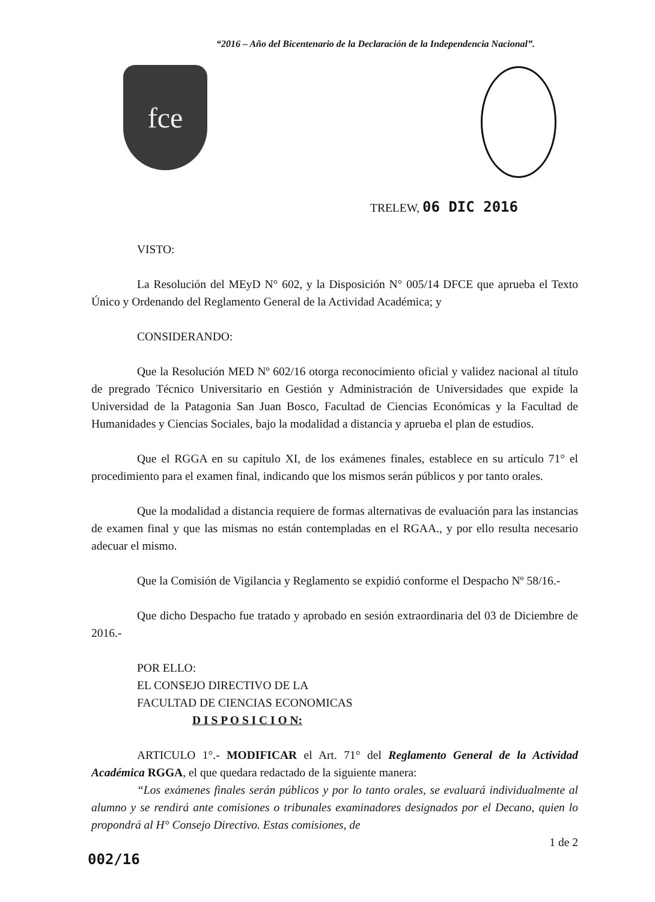“2016 – Año del Bicentenario de la Declaración de la Independencia Nacional”.
fce
TRELEW, 06 DIC 2016
VISTO:
La Resolución del MEyD N° 602, y la Disposición N° 005/14 DFCE que aprueba el Texto Único y Ordenando del Reglamento General de la Actividad Académica; y
CONSIDERANDO:
Que la Resolución MED Nº 602/16 otorga reconocimiento oficial y validez nacional al título de pregrado Técnico Universitario en Gestión y Administración de Universidades que expide la Universidad de la Patagonia San Juan Bosco, Facultad de Ciencias Económicas y la Facultad de Humanidades y Ciencias Sociales, bajo la modalidad a distancia y aprueba el plan de estudios.
Que el RGGA en su capítulo XI, de los exámenes finales, establece en su artículo 71° el procedimiento para el examen final, indicando que los mismos serán públicos y por tanto orales.
Que la modalidad a distancia requiere de formas alternativas de evaluación para las instancias de examen final y que las mismas no están contempladas en el RGAA., y por ello resulta necesario adecuar el mismo.
Que la Comisión de Vigilancia y Reglamento se expidió conforme el Despacho Nº 58/16.-
Que dicho Despacho fue tratado y aprobado en sesión extraordinaria del 03 de Diciembre de 2016.-
POR ELLO:
EL CONSEJO DIRECTIVO DE LA
FACULTAD DE CIENCIAS ECONOMICAS
D I S P O S I C I O N:
ARTICULO 1°.- MODIFICAR el Art. 71° del Reglamento General de la Actividad Académica RGGA, el que quedara redactado de la siguiente manera:
“Los exámenes finales serán públicos y por lo tanto orales, se evaluará individualmente al alumno y se rendirá ante comisiones o tribunales examinadores designados por el Decano, quien lo propondrá al H° Consejo Directivo. Estas comisiones, de
1 de 2
002/16